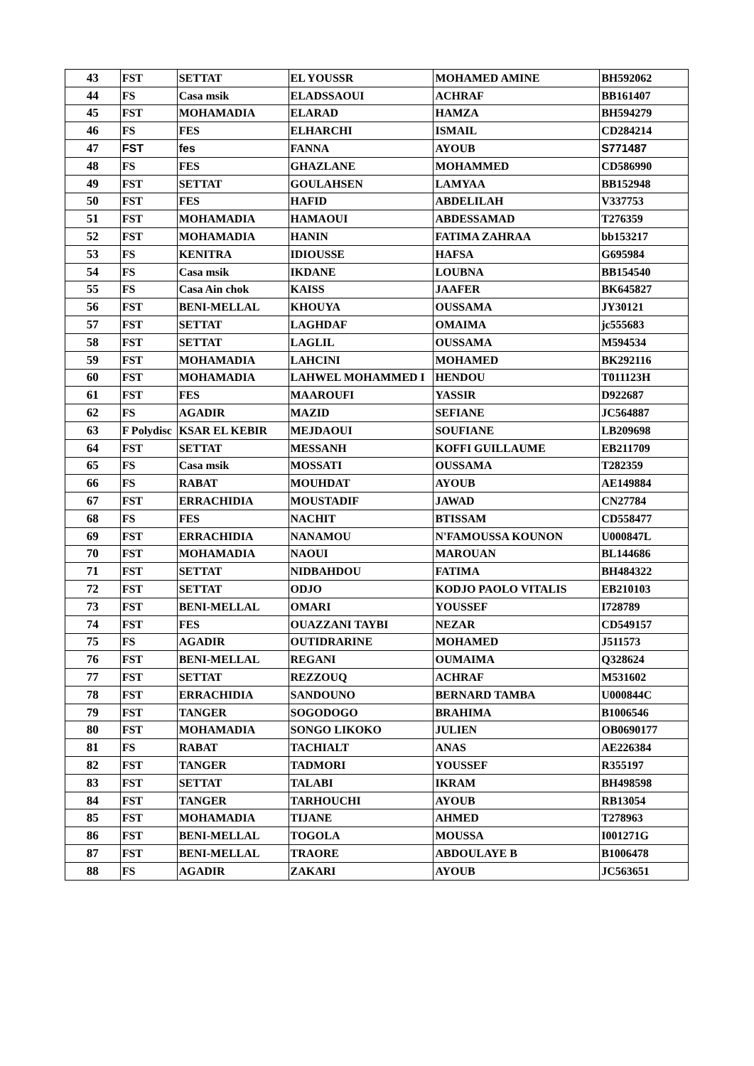| 43 | FST | SETTAT | EL YOUSSR | MOHAMED AMINE | BH592062 |
| 44 | FS | Casa msik | ELADSSAOUI | ACHRAF | BB161407 |
| 45 | FST | MOHAMADIA | ELARAD | HAMZA | BH594279 |
| 46 | FS | FES | ELHARCHI | ISMAIL | CD284214 |
| 47 | FST | fes | FANNA | AYOUB | S771487 |
| 48 | FS | FES | GHAZLANE | MOHAMMED | CD586990 |
| 49 | FST | SETTAT | GOULAHSEN | LAMYAA | BB152948 |
| 50 | FST | FES | HAFID | ABDELILAH | V337753 |
| 51 | FST | MOHAMADIA | HAMAOUI | ABDESSAMAD | T276359 |
| 52 | FST | MOHAMADIA | HANIN | FATIMA ZAHRAA | bb153217 |
| 53 | FS | KENITRA | IDIOUSSE | HAFSA | G695984 |
| 54 | FS | Casa msik | IKDANE | LOUBNA | BB154540 |
| 55 | FS | Casa Ain chok | KAISS | JAAFER | BK645827 |
| 56 | FST | BENI-MELLAL | KHOUYA | OUSSAMA | JY30121 |
| 57 | FST | SETTAT | LAGHDAF | OMAIMA | jc555683 |
| 58 | FST | SETTAT | LAGLIL | OUSSAMA | M594534 |
| 59 | FST | MOHAMADIA | LAHCINI | MOHAMED | BK292116 |
| 60 | FST | MOHAMADIA | LAHWEL MOHAMMED I | HENDOU | T011123H |
| 61 | FST | FES | MAAROUFI | YASSIR | D922687 |
| 62 | FS | AGADIR | MAZID | SEFIANE | JC564887 |
| 63 | F Polydisc | KSAR EL KEBIR | MEJDAOUI | SOUFIANE | LB209698 |
| 64 | FST | SETTAT | MESSANH | KOFFI GUILLAUME | EB211709 |
| 65 | FS | Casa msik | MOSSATI | OUSSAMA | T282359 |
| 66 | FS | RABAT | MOUHDAT | AYOUB | AE149884 |
| 67 | FST | ERRACHIDIA | MOUSTADIF | JAWAD | CN27784 |
| 68 | FS | FES | NACHIT | BTISSAM | CD558477 |
| 69 | FST | ERRACHIDIA | NANAMOU | N'FAMOUSSA KOUNON | U000847L |
| 70 | FST | MOHAMADIA | NAOUI | MAROUAN | BL144686 |
| 71 | FST | SETTAT | NIDBAHDOU | FATIMA | BH484322 |
| 72 | FST | SETTAT | ODJO | KODJO PAOLO VITALIS | EB210103 |
| 73 | FST | BENI-MELLAL | OMARI | YOUSSEF | I728789 |
| 74 | FST | FES | OUAZZANI TAYBI | NEZAR | CD549157 |
| 75 | FS | AGADIR | OUTIDRARINE | MOHAMED | J511573 |
| 76 | FST | BENI-MELLAL | REGANI | OUMAIMA | Q328624 |
| 77 | FST | SETTAT | REZZOUQ | ACHRAF | M531602 |
| 78 | FST | ERRACHIDIA | SANDOUNO | BERNARD TAMBA | U000844C |
| 79 | FST | TANGER | SOGODOGO | BRAHIMA | B1006546 |
| 80 | FST | MOHAMADIA | SONGO LIKOKO | JULIEN | OB0690177 |
| 81 | FS | RABAT | TACHIALT | ANAS | AE226384 |
| 82 | FST | TANGER | TADMORI | YOUSSEF | R355197 |
| 83 | FST | SETTAT | TALABI | IKRAM | BH498598 |
| 84 | FST | TANGER | TARHOUCHI | AYOUB | RB13054 |
| 85 | FST | MOHAMADIA | TIJANE | AHMED | T278963 |
| 86 | FST | BENI-MELLAL | TOGOLA | MOUSSA | I001271G |
| 87 | FST | BENI-MELLAL | TRAORE | ABDOULAYE B | B1006478 |
| 88 | FS | AGADIR | ZAKARI | AYOUB | JC563651 |